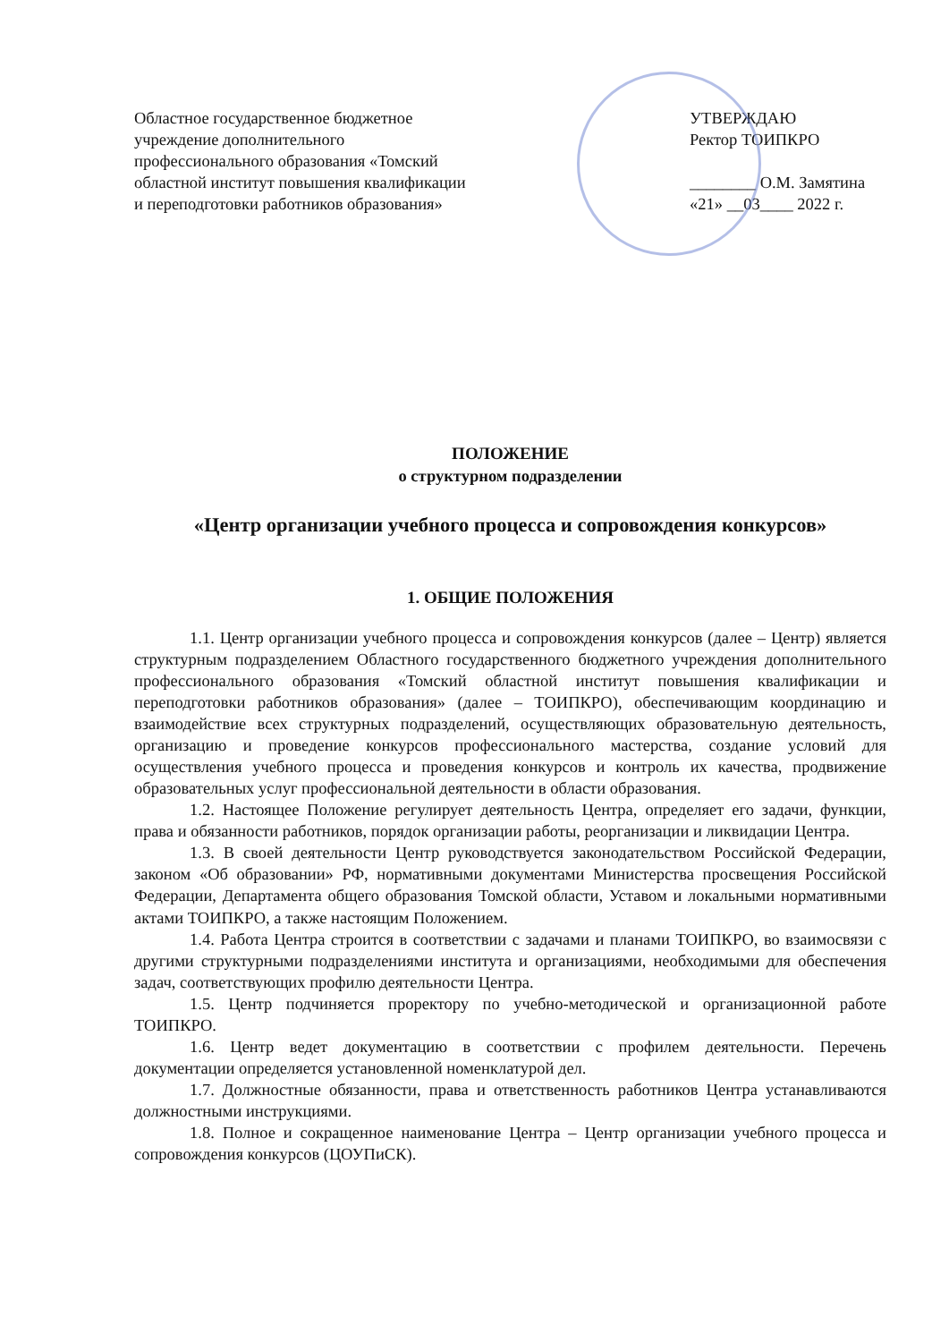Областное государственное бюджетное учреждение дополнительного профессионального образования «Томский областной институт повышения квалификации и переподготовки работников образования»
УТВЕРЖДАЮ
Ректор ТОИПКРО
________ О.М. Замятина
«21» __03____ 2022 г.
ПОЛОЖЕНИЕ
о структурном подразделении
«Центр организации учебного процесса и сопровождения конкурсов»
1. ОБЩИЕ ПОЛОЖЕНИЯ
1.1. Центр организации учебного процесса и сопровождения конкурсов (далее – Центр) является структурным подразделением Областного государственного бюджетного учреждения дополнительного профессионального образования «Томский областной институт повышения квалификации и переподготовки работников образования» (далее – ТОИПКРО), обеспечивающим координацию и взаимодействие всех структурных подразделений, осуществляющих образовательную деятельность, организацию и проведение конкурсов профессионального мастерства, создание условий для осуществления учебного процесса и проведения конкурсов и контроль их качества, продвижение образовательных услуг профессиональной деятельности в области образования.
1.2. Настоящее Положение регулирует деятельность Центра, определяет его задачи, функции, права и обязанности работников, порядок организации работы, реорганизации и ликвидации Центра.
1.3. В своей деятельности Центр руководствуется законодательством Российской Федерации, законом «Об образовании» РФ, нормативными документами Министерства просвещения Российской Федерации, Департамента общего образования Томской области, Уставом и локальными нормативными актами ТОИПКРО, а также настоящим Положением.
1.4. Работа Центра строится в соответствии с задачами и планами ТОИПКРО, во взаимосвязи с другими структурными подразделениями института и организациями, необходимыми для обеспечения задач, соответствующих профилю деятельности Центра.
1.5. Центр подчиняется проректору по учебно-методической и организационной работе ТОИПКРО.
1.6. Центр ведет документацию в соответствии с профилем деятельности. Перечень документации определяется установленной номенклатурой дел.
1.7. Должностные обязанности, права и ответственность работников Центра устанавливаются должностными инструкциями.
1.8. Полное и сокращенное наименование Центра – Центр организации учебного процесса и сопровождения конкурсов (ЦОУПиСК).